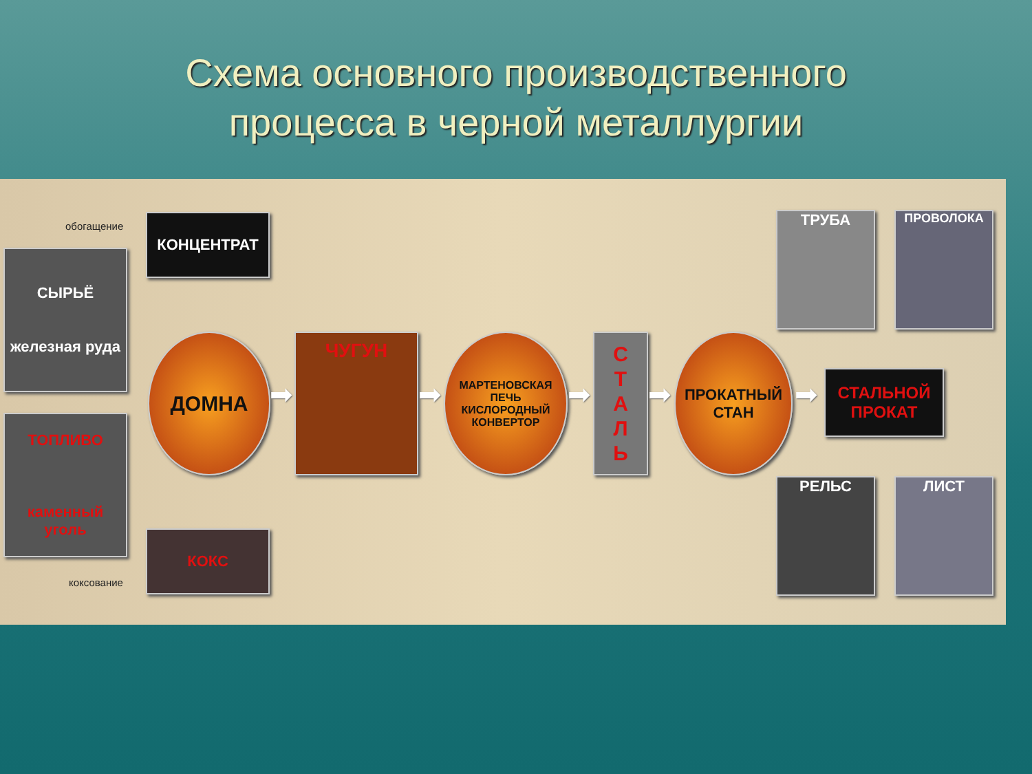Схема основного производственного
процесса в черной металлургии
обогащение КОНЦЕНТРАТ
СЫРЬЁ
железная руда
ТОПЛИВО
каменный уголь
КОКС
коксование
ДОМНА
➡
ЧУГУН
➡
МАРТЕНОВСКАЯ
ПЕЧЬ
КИСЛОРОДНЫЙ
КОНВЕРТОР
➡
С
Т
А
Л
Ь
➡
ПРОКАТНЫЙ
СТАН
➡
СТАЛЬНОЙ
ПРОКАТ
ТРУБА ПРОВОЛОКА
РЕЛЬС ЛИСТ